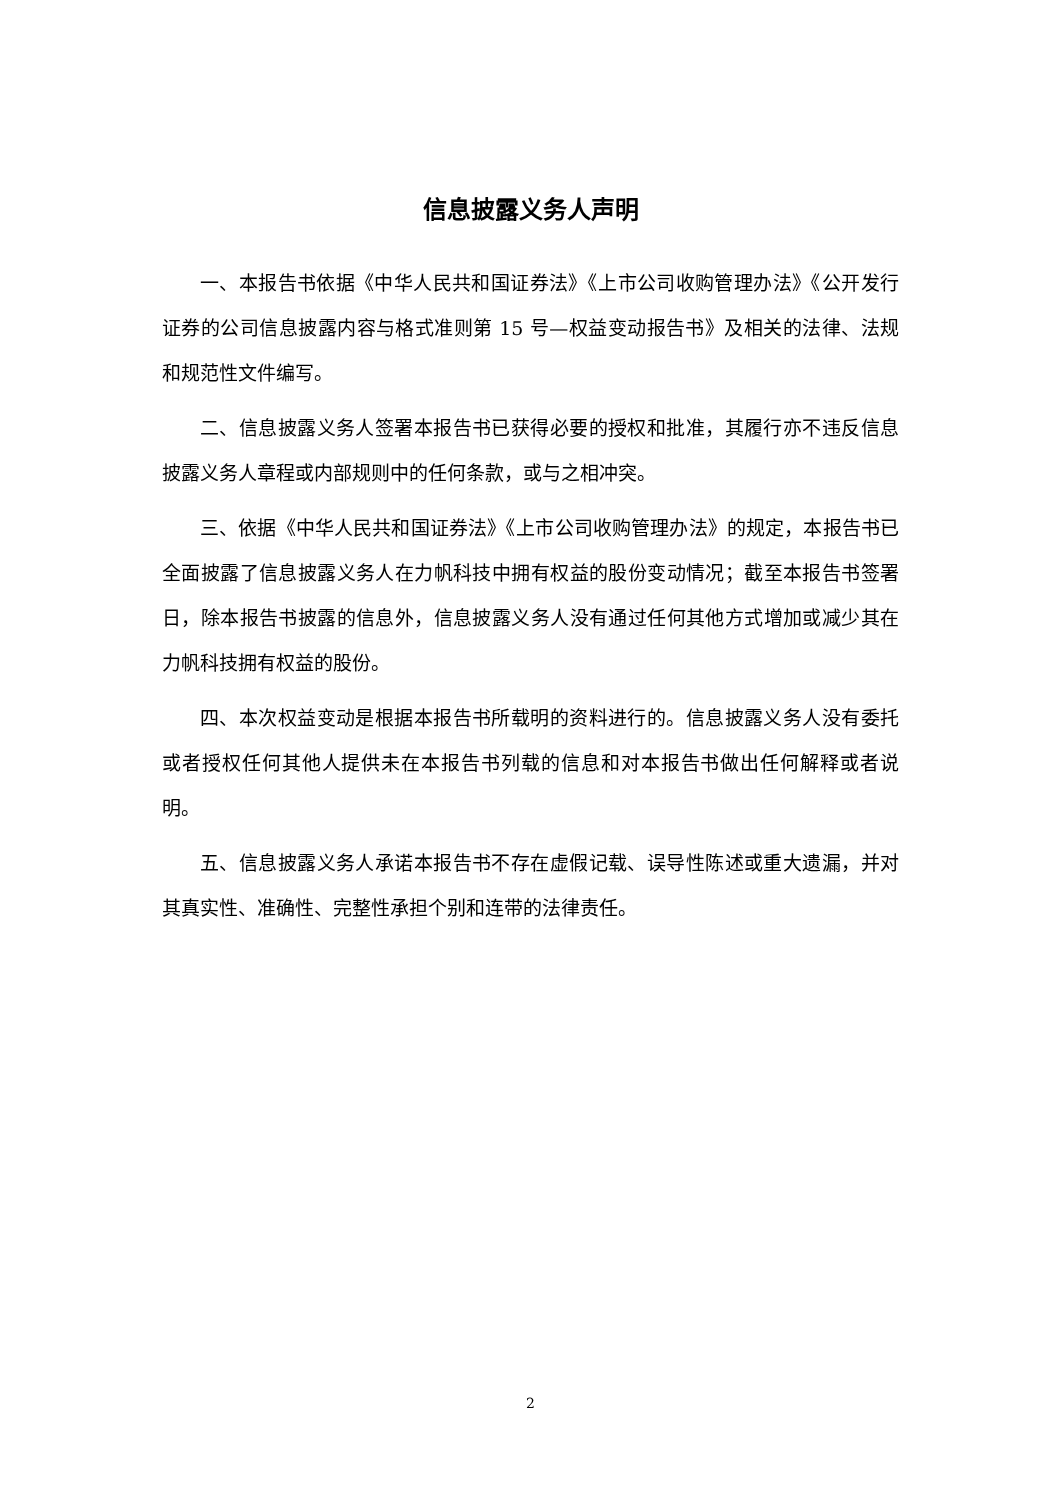信息披露义务人声明
一、本报告书依据《中华人民共和国证券法》《上市公司收购管理办法》《公开发行证券的公司信息披露内容与格式准则第 15 号—权益变动报告书》及相关的法律、法规和规范性文件编写。
二、信息披露义务人签署本报告书已获得必要的授权和批准，其履行亦不违反信息披露义务人章程或内部规则中的任何条款，或与之相冲突。
三、依据《中华人民共和国证券法》《上市公司收购管理办法》的规定，本报告书已全面披露了信息披露义务人在力帆科技中拥有权益的股份变动情况；截至本报告书签署日，除本报告书披露的信息外，信息披露义务人没有通过任何其他方式增加或减少其在力帆科技拥有权益的股份。
四、本次权益变动是根据本报告书所载明的资料进行的。信息披露义务人没有委托或者授权任何其他人提供未在本报告书列载的信息和对本报告书做出任何解释或者说明。
五、信息披露义务人承诺本报告书不存在虚假记载、误导性陈述或重大遗漏，并对其真实性、准确性、完整性承担个别和连带的法律责任。
2